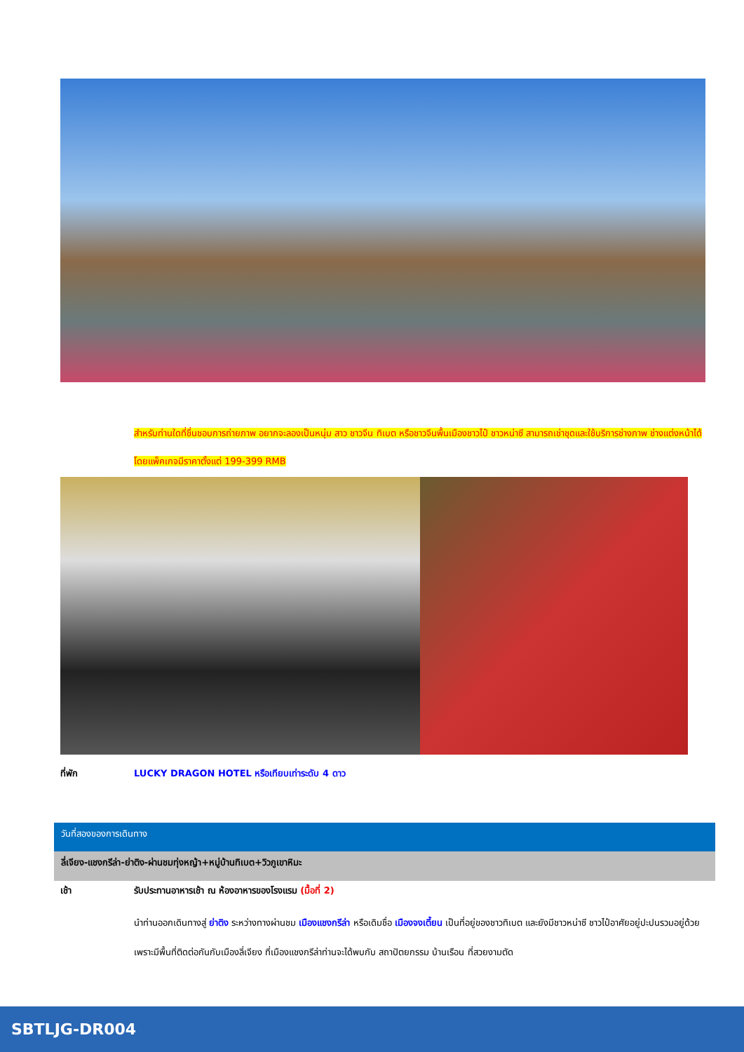สำหรับท่านใดที่ชื่นชอบการถ่ายภาพ อยากจะลองเป็นหนุ่ม สาว ชาวจีน ทิเบต หรือชาวจีนพื้นเมืองชาวไป๋ ชาวหน่าซี สามารถเช่าชุดและใช้บริการช่างภาพ ช่างแต่งหน้าได้ โดยแพ็คเกจมีราคาตั้งแต่ 199-399 RMB
ที่พัก LUCKY DRAGON HOTEL หรือเทียบเท่าระดับ 4 ดาว
วันที่สองของการเดินทาง
ลี่เจียง-แชงกรีล่า-ย่าติง-ผ่านชมทุ่งหญ้า+หมู่บ้านทิเบต+วิวภูเขาหิมะ
เช้า รับประทานอาหารเช้า ณ ห้องอาหารของโรงแรม (มื้อที่ 2)
นำท่านออกเดินทางสู่ ย่าติง ระหว่างทางผ่านชม เมืองแชงกรีล่า หรือเดิมชื่อ เมืองจงเตี้ยน เป็นที่อยู่ของชาวทิเบต และยังมีชาวหน่าซี ชาวไป๋อาศัยอยู่ปะปนรวมอยู่ด้วยเพราะมีพื้นที่ติดต่อกันกับเมืองลี่เจียง ที่เมืองแชงกรีล่าท่านจะได้พบกับ สถาปัตยกรรม บ้านเรือน ที่สวยงามตัด
SBTLJG-DR004